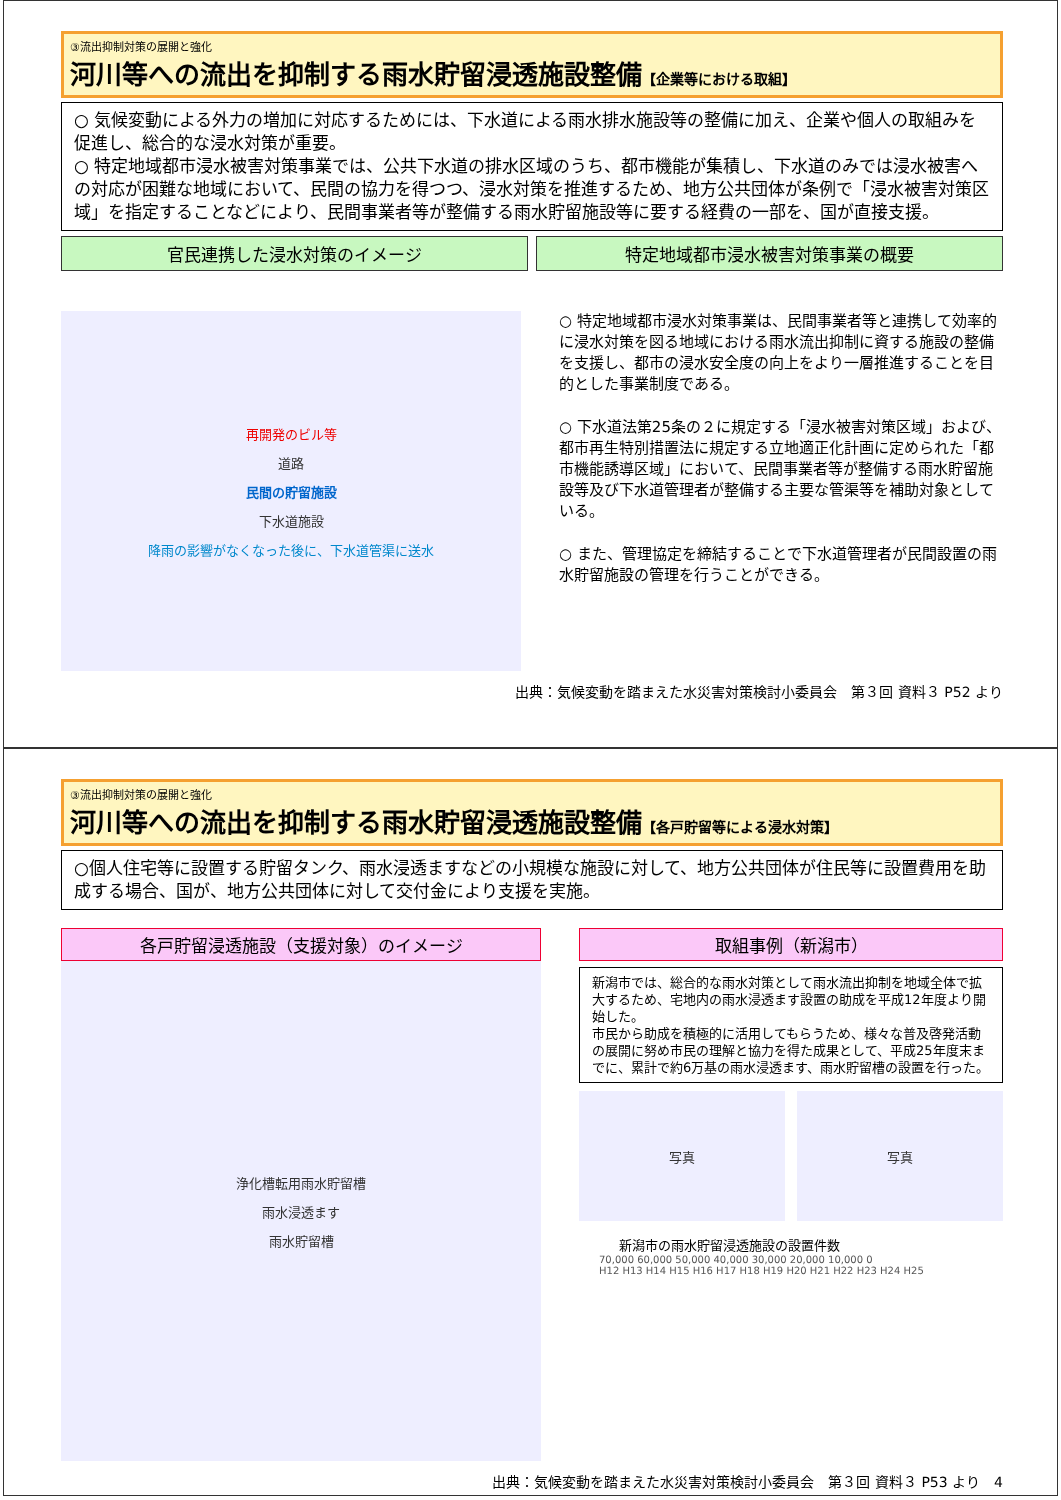③流出抑制対策の展開と強化
河川等への流出を抑制する雨水貯留浸透施設整備【企業等における取組】
○ 気候変動による外力の増加に対応するためには、下水道による雨水排水施設等の整備に加え、企業や個人の取組みを促進し、総合的な浸水対策が重要。
○ 特定地域都市浸水被害対策事業では、公共下水道の排水区域のうち、都市機能が集積し、下水道のみでは浸水被害への対応が困難な地域において、民間の協力を得つつ、浸水対策を推進するため、地方公共団体が条例で「浸水被害対策区域」を指定することなどにより、民間事業者等が整備する雨水貯留施設等に要する経費の一部を、国が直接支援。
官民連携した浸水対策のイメージ 特定地域都市浸水被害対策事業の概要
再開発のビル等
道路
民間の貯留施設
下水道施設
降雨の影響がなくなった後に、下水道管渠に送水
○ 特定地域都市浸水対策事業は、民間事業者等と連携して効率的に浸水対策を図る地域における雨水流出抑制に資する施設の整備を支援し、都市の浸水安全度の向上をより一層推進することを目的とした事業制度である。
○ 下水道法第25条の２に規定する「浸水被害対策区域」および、都市再生特別措置法に規定する立地適正化計画に定められた「都市機能誘導区域」において、民間事業者等が整備する雨水貯留施設等及び下水道管理者が整備する主要な管渠等を補助対象としている。
○ また、管理協定を締結することで下水道管理者が民間設置の雨水貯留施設の管理を行うことができる。
出典：気候変動を踏まえた水災害対策検討小委員会　第３回 資料３ P52 より
③流出抑制対策の展開と強化
河川等への流出を抑制する雨水貯留浸透施設整備【各戸貯留等による浸水対策】
○個人住宅等に設置する貯留タンク、雨水浸透ますなどの小規模な施設に対して、地方公共団体が住民等に設置費用を助成する場合、国が、地方公共団体に対して交付金により支援を実施。
各戸貯留浸透施設（支援対象）のイメージ
浄化槽転用雨水貯留槽
雨水浸透ます
雨水貯留槽
取組事例（新潟市）
新潟市では、総合的な雨水対策として雨水流出抑制を地域全体で拡大するため、宅地内の雨水浸透ます設置の助成を平成12年度より開始した。
市民から助成を積極的に活用してもらうため、様々な普及啓発活動の展開に努め市民の理解と協力を得た成果として、平成25年度末までに、累計で約6万基の雨水浸透ます、雨水貯留槽の設置を行った。
写真 写真
新潟市の雨水貯留浸透施設の設置件数
70,000 60,000 50,000 40,000 30,000 20,000 10,000 0
H12 H13 H14 H15 H16 H17 H18 H19 H20 H21 H22 H23 H24 H25
出典：気候変動を踏まえた水災害対策検討小委員会　第３回 資料３ P53 より　4